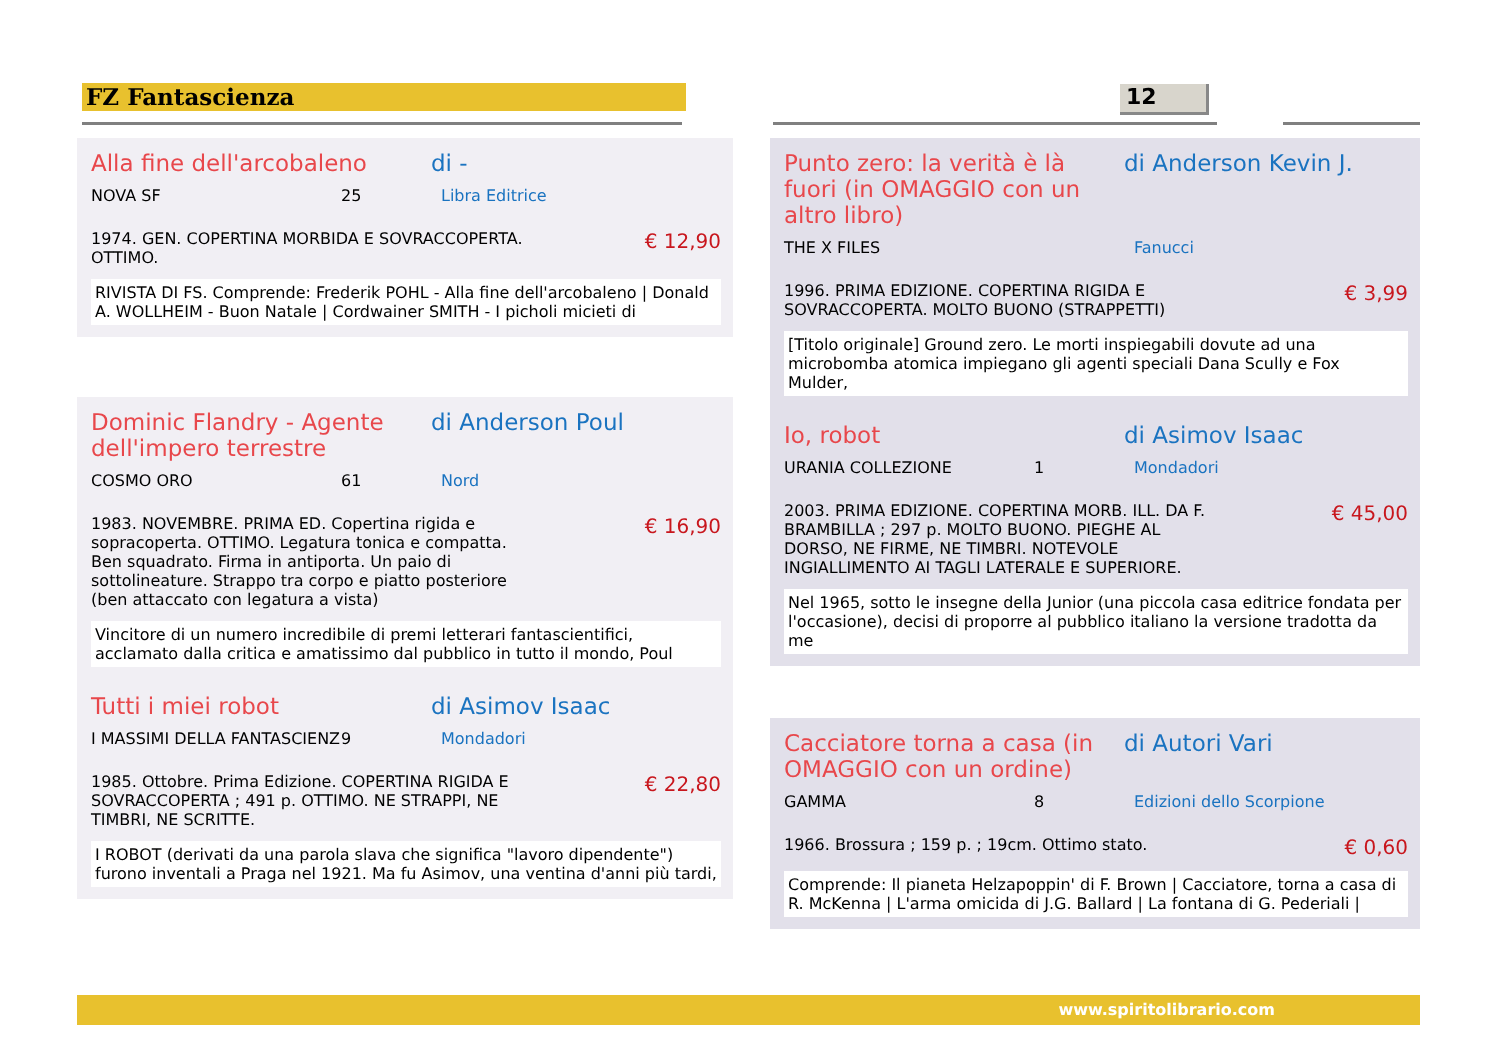FZ Fantascienza 12
Alla fine dell'arcobaleno di -
NOVA SF 25 Libra Editrice
1974. GEN. COPERTINA MORBIDA E SOVRACCOPERTA. OTTIMO.
€ 12,90
RIVISTA DI FS. Comprende: Frederik POHL - Alla fine dell'arcobaleno | Donald A. WOLLHEIM - Buon Natale | Cordwainer SMITH - I picholi micieti di
Dominic Flandry - Agente dell'impero terrestre di Anderson Poul
COSMO ORO 61 Nord
1983. NOVEMBRE. PRIMA ED. Copertina rigida e sopracoperta. OTTIMO. Legatura tonica e compatta. Ben squadrato. Firma in antiporta. Un paio di sottolineature. Strappo tra corpo e piatto posteriore (ben attaccato con legatura a vista)
€ 16,90
Vincitore di un numero incredibile di premi letterari fantascientifici, acclamato dalla critica e amatissimo dal pubblico in tutto il mondo, Poul
Tutti i miei robot di Asimov Isaac
I MASSIMI DELLA FANTASCIENZ 9 Mondadori
1985. Ottobre. Prima Edizione. COPERTINA RIGIDA E SOVRACCOPERTA ; 491 p. OTTIMO. NE STRAPPI, NE TIMBRI, NE SCRITTE.
€ 22,80
I ROBOT (derivati da una parola slava che significa "lavoro dipendente") furono inventali a Praga nel 1921. Ma fu Asimov, una ventina d'anni più tardi,
Punto zero: la verità è là fuori (in OMAGGIO con un altro libro) di Anderson Kevin J.
THE X FILES Fanucci
1996. PRIMA EDIZIONE. COPERTINA RIGIDA E SOVRACCOPERTA. MOLTO BUONO (STRAPPETTI)
€ 3,99
[Titolo originale] Ground zero. Le morti inspiegabili dovute ad una microbomba atomica impiegano gli agenti speciali Dana Scully e Fox Mulder,
Io, robot di Asimov Isaac
URANIA COLLEZIONE 1 Mondadori
2003. PRIMA EDIZIONE. COPERTINA MORB. ILL. DA F. BRAMBILLA ; 297 p. MOLTO BUONO. PIEGHE AL DORSO, NE FIRME, NE TIMBRI. NOTEVOLE INGIALLIMENTO AI TAGLI LATERALE E SUPERIORE.
€ 45,00
Nel 1965, sotto le insegne della Junior (una piccola casa editrice fondata per l'occasione), decisi di proporre al pubblico italiano la versione tradotta da me
Cacciatore torna a casa (in OMAGGIO con un ordine) di Autori Vari
GAMMA 8 Edizioni dello Scorpione
1966. Brossura ; 159 p. ; 19cm. Ottimo stato.
€ 0,60
Comprende: Il pianeta Helzapoppin' di F. Brown | Cacciatore, torna a casa di R. McKenna | L'arma omicida di J.G. Ballard | La fontana di G. Pederiali |
www.spiritolibrario.com